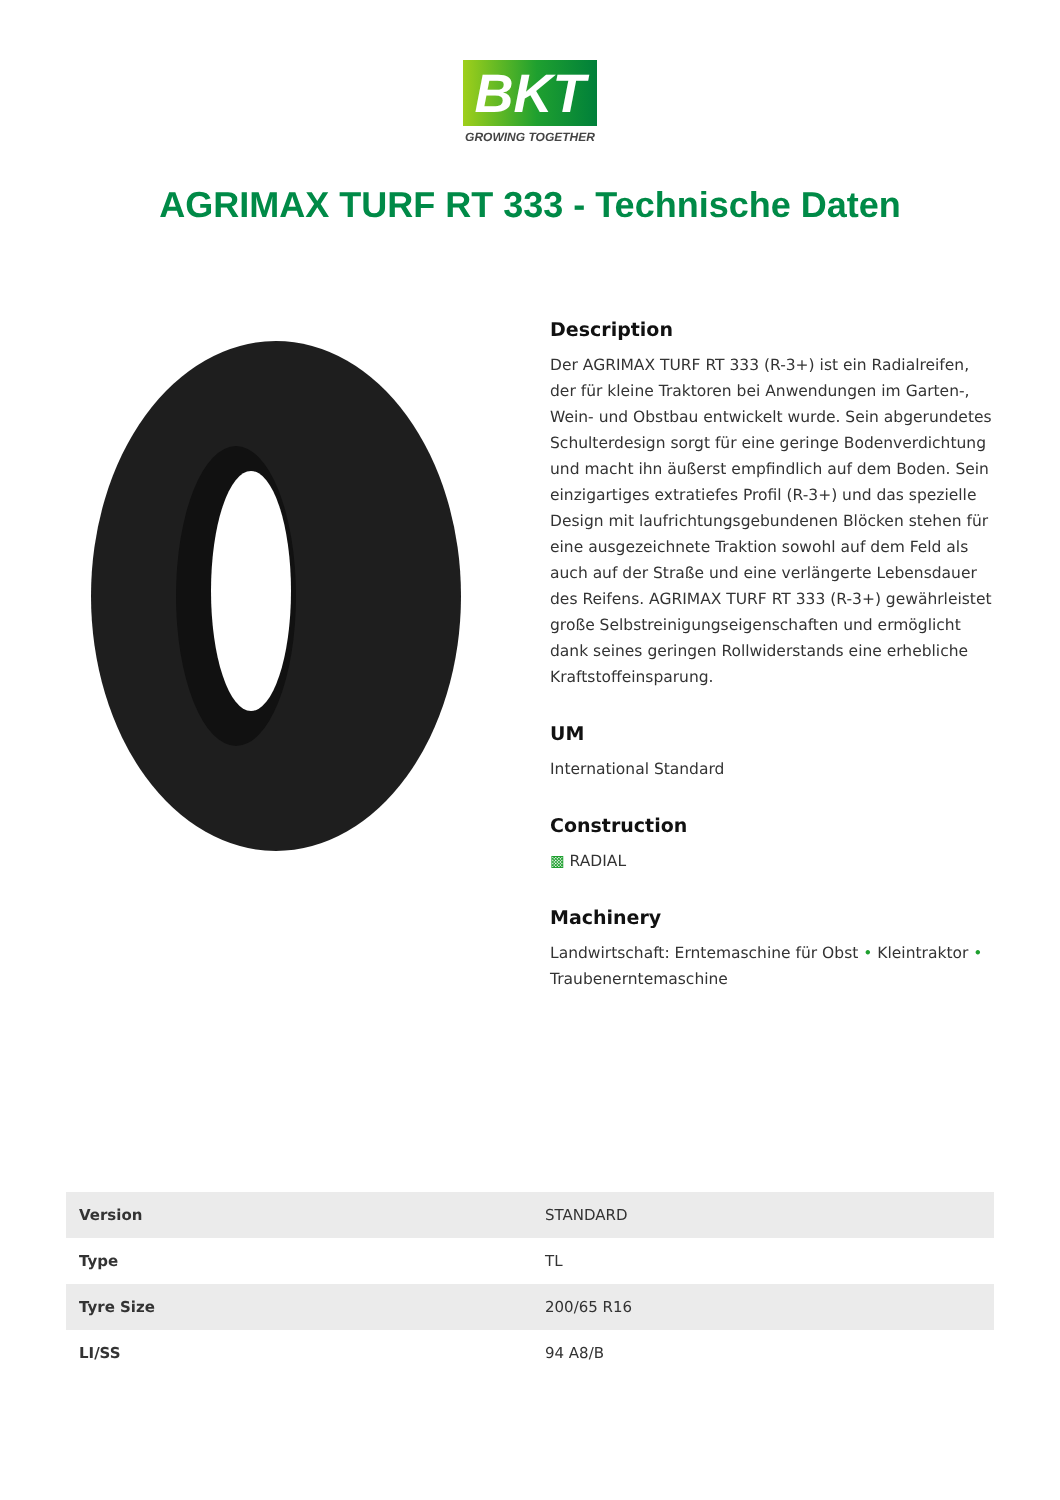BKT
GROWING TOGETHER
AGRIMAX TURF RT 333 - Technische Daten
Description
Der AGRIMAX TURF RT 333 (R-3+) ist ein Radialreifen, der für kleine Traktoren bei Anwendungen im Garten-, Wein- und Obstbau entwickelt wurde. Sein abgerundetes Schulterdesign sorgt für eine geringe Bodenverdichtung und macht ihn äußerst empfindlich auf dem Boden. Sein einzigartiges extratiefes Profil (R-3+) und das spezielle Design mit laufrichtungsgebundenen Blöcken stehen für eine ausgezeichnete Traktion sowohl auf dem Feld als auch auf der Straße und eine verlängerte Lebensdauer des Reifens. AGRIMAX TURF RT 333 (R-3+) gewährleistet große Selbstreinigungseigenschaften und ermöglicht dank seines geringen Rollwiderstands eine erhebliche Kraftstoffeinsparung.
UM
International Standard
Construction
▩ RADIAL
Machinery
Landwirtschaft: Erntemaschine für Obst • Kleintraktor • Traubenerntemaschine
| Version | STANDARD |
| Type | TL |
| Tyre Size | 200/65 R16 |
| LI/SS | 94 A8/B |